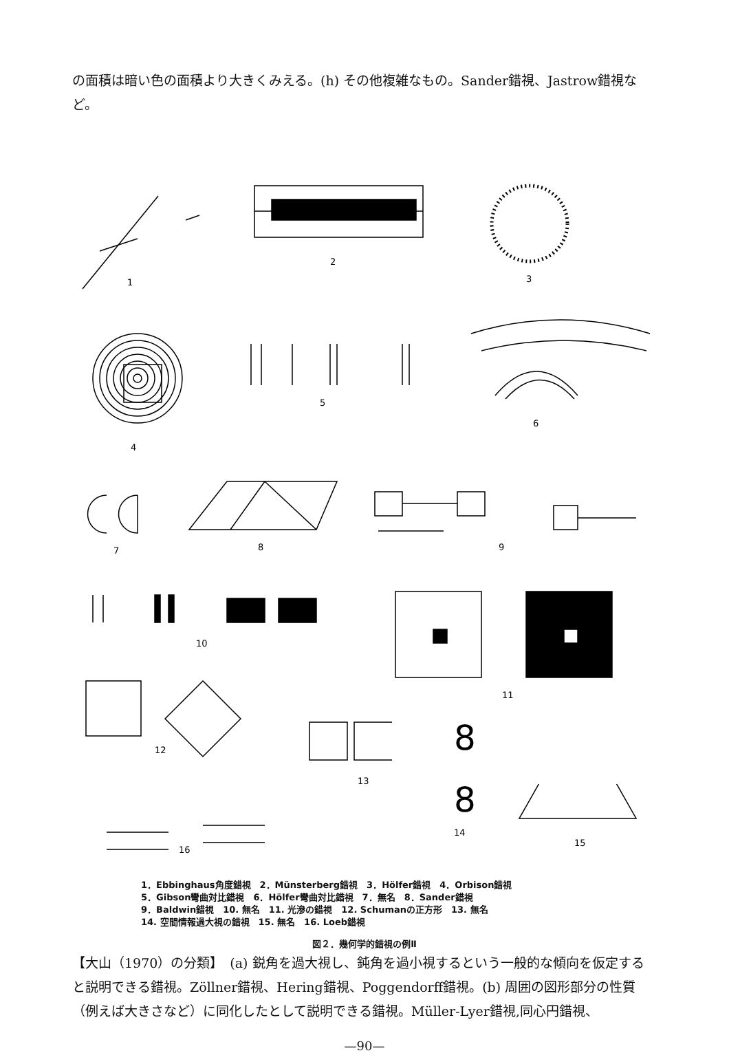の面積は暗い色の面積より大きくみえる。(h) その他複雑なもの。Sander錯視、Jastrow錯視など。
1
2
3
4
5
6
7
8
9
10
11
12
13
8
8
14
15
16
1．Ebbinghaus角度錯視　2．Münsterberg錯視　3．Hölfer錯視　4．Orbison錯視
5．Gibson彎曲対比錯視　6．Hölfer彎曲対比錯視　7．無名　8．Sander錯視
9．Baldwin錯視　10. 無名　11. 光滲の錯視　12. Schumanの正方形　13. 無名
14. 空間情報過大視の錯視　15. 無名　16. Loeb錯視
図２．幾何学的錯視の例Ⅱ
【大山（1970）の分類】　(a) 鋭角を過大視し、鈍角を過小視するという一般的な傾向を仮定すると説明できる錯視。Zöllner錯視、Hering錯視、Poggendorff錯視。(b) 周囲の図形部分の性質（例えば大きさなど）に同化したとして説明できる錯視。Müller-Lyer錯視,同心円錯視、
—90—